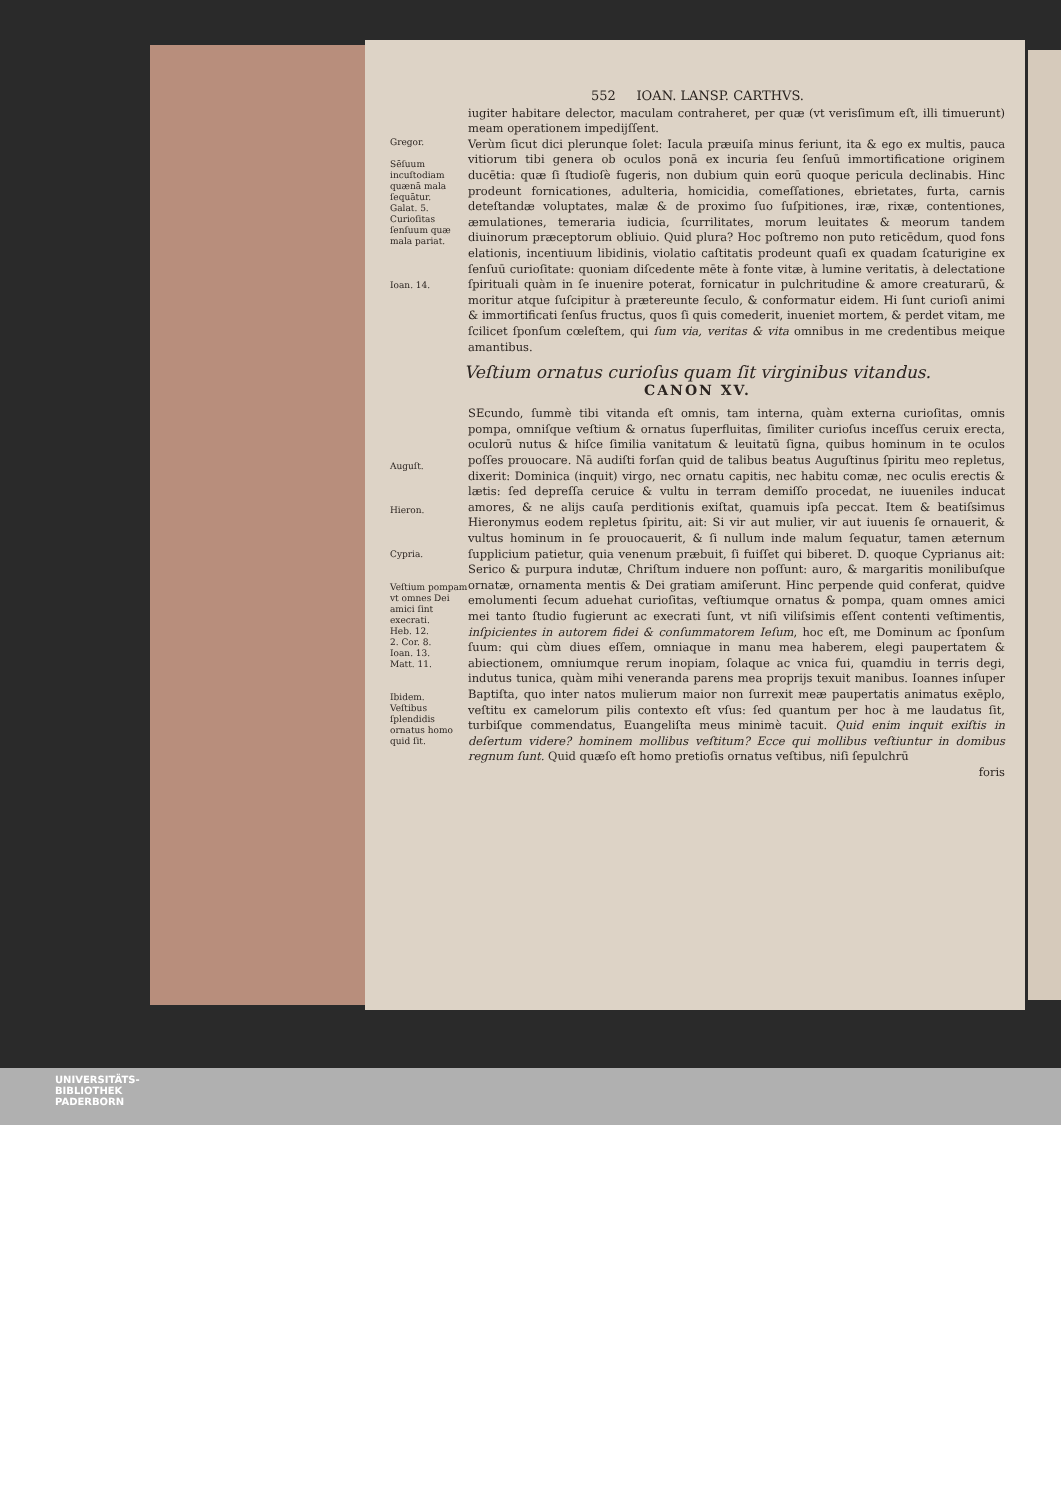552 IOAN. LANSP. CARTHVS.
iugiter habitare delector, maculam contraheret, per quæ (vt verisſimum eſt, illi timuerunt) meam operationem impedijſſent.
Gregor.
Sēſuum incuſtodiam quænā mala ſequātur.
Galat. 5.
Curioſitas ſenſuum quæ mala pariat.
Ioan. 14.
Verùm ſicut dici plerunque ſolet: Iacula præuiſa minus feriunt, ita & ego ex multis, pauca vitiorum tibi genera ob oculos ponā ex incuria ſeu ſenſuū immortificatione originem ducētia: quæ ſi ſtudioſè fugeris, non dubium quin eorū quoque pericula declinabis. Hinc prodeunt fornicationes, adulteria, homicidia, comeſſationes, ebrietates, furta, carnis deteſtandæ voluptates, malæ & de proximo ſuo ſuſpitiones, iræ, rixæ, contentiones, æmulationes, temeraria iudicia, ſcurrilitates, morum leuitates & meorum tandem diuinorum præceptorum obliuio. Quid plura? Hoc poſtremo non puto reticēdum, quod fons elationis, incentiuum libidinis, violatio caſtitatis prodeunt quaſi ex quadam ſcaturigine ex ſenſuū curioſitate: quoniam diſcedente mēte à fonte vitæ, à lumine veritatis, à delectatione ſpirituali quàm in ſe inuenire poterat, fornicatur in pulchritudine & amore creaturarū, & moritur atque ſuſcipitur à prætereunte ſeculo, & conformatur eidem. Hi ſunt curioſi animi & immortificati ſenſus fructus, quos ſi quis comederit, inueniet mortem, & perdet vitam, me ſcilicet ſponſum cœleſtem, qui ſum via, veritas & vita omnibus in me credentibus meique amantibus.
Veſtium ornatus curioſus quam ſit virginibus vitandus.
CANON XV.
Auguſt.
Hieron.
Cypria.
Veſtium pompam vt omnes Dei amici ſint execrati.
Heb. 12.
2. Cor. 8.
Ioan. 13.
Matt. 11.
Ibidem.
Veſtibus ſplendidis ornatus homo quid ſit.
SEcundo, ſummè tibi vitanda eſt omnis, tam interna, quàm externa curioſitas, omnis pompa, omniſque veſtium & ornatus ſuperfluitas, ſimiliter curioſus inceſſus ceruix erecta, oculorū nutus & hiſce ſimilia vanitatum & leuitatū ſigna, quibus hominum in te oculos poſſes prouocare. Nā audiſti forſan quid de talibus beatus Auguſtinus ſpiritu meo repletus, dixerit: Dominica (inquit) virgo, nec ornatu capitis, nec habitu comæ, nec oculis erectis & lætis: ſed depreſſa ceruice & vultu in terram demiſſo procedat, ne iuueniles inducat amores, & ne alijs cauſa perditionis exiſtat, quamuis ipſa peccat. Item & beatiſsimus Hieronymus eodem repletus ſpiritu, ait: Si vir aut mulier, vir aut iuuenis ſe ornauerit, & vultus hominum in ſe prouocauerit, & ſi nullum inde malum ſequatur, tamen æternum ſupplicium patietur, quia venenum præbuit, ſi fuiſſet qui biberet. D. quoque Cyprianus ait: Serico & purpura indutæ, Chriſtum induere non poſſunt: auro, & margaritis monilibuſque ornatæ, ornamenta mentis & Dei gratiam amiſerunt. Hinc perpende quid conferat, quidve emolumenti ſecum aduehat curioſitas, veſtiumque ornatus & pompa, quam omnes amici mei tanto ſtudio fugierunt ac execrati ſunt, vt niſi viliſsimis eſſent contenti veſtimentis, inſpicientes in autorem fidei & conſummatorem Ieſum, hoc eſt, me Dominum ac ſponſum ſuum: qui cùm diues eſſem, omniaque in manu mea haberem, elegi paupertatem & abiectionem, omniumque rerum inopiam, ſolaque ac vnica fui, quamdiu in terris degi, indutus tunica, quàm mihi veneranda parens mea proprijs texuit manibus. Ioannes inſuper Baptiſta, quo inter natos mulierum maior non ſurrexit meæ paupertatis animatus exēplo, veſtitu ex camelorum pilis contexto eſt vſus: ſed quantum per hoc à me laudatus ſit, turbiſque commendatus, Euangeliſta meus minimè tacuit. Quid enim inquit exiſtis in deſertum videre? hominem mollibus veſtitum? Ecce qui mollibus veſtiuntur in domibus regnum ſunt. Quid quæſo eſt homo pretioſis ornatus veſtibus, niſi ſepulchrū
foris
UNIVERSITÄTS-
BIBLIOTHEK
PADERBORN